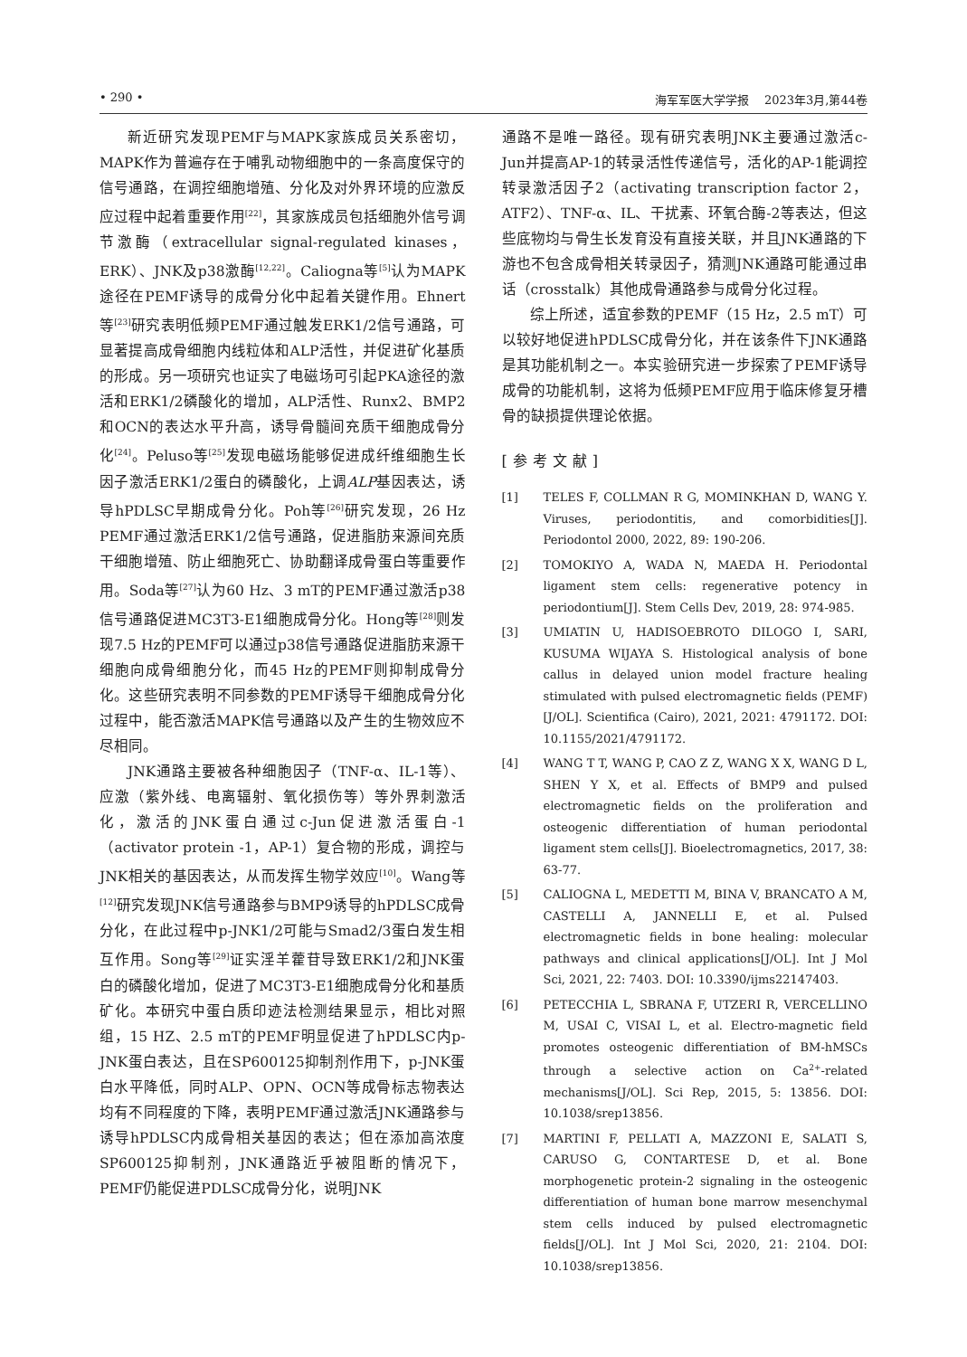• 290 • 海军军医大学学报 2023年3月,第44卷
新近研究发现PEMF与MAPK家族成员关系密切，MAPK作为普遍存在于哺乳动物细胞中的一条高度保守的信号通路，在调控细胞增殖、分化及对外界环境的应激反应过程中起着重要作用<sup>[22]</sup>，其家族成员包括细胞外信号调节激酶（extracellular signal-regulated kinases，ERK）、JNK及p38激酶<sup>[12,22]</sup>。Caliogna等<sup>[5]</sup>认为MAPK途径在PEMF诱导的成骨分化中起着关键作用。Ehnert等<sup>[23]</sup>研究表明低频PEMF通过触发ERK1/2信号通路，可显著提高成骨细胞内线粒体和ALP活性，并促进矿化基质的形成。另一项研究也证实了电磁场可引起PKA途径的激活和ERK1/2磷酸化的增加，ALP活性、Runx2、BMP2和OCN的表达水平升高，诱导骨髓间充质干细胞成骨分化<sup>[24]</sup>。Peluso等<sup>[25]</sup>发现电磁场能够促进成纤维细胞生长因子激活ERK1/2蛋白的磷酸化，上调ALP基因表达，诱导hPDLSC早期成骨分化。Poh等<sup>[26]</sup>研究发现，26 Hz PEMF通过激活ERK1/2信号通路，促进脂肪来源间充质干细胞增殖、防止细胞死亡、协助翻译成骨蛋白等重要作用。Soda等<sup>[27]</sup>认为60 Hz、3 mT的PEMF通过激活p38信号通路促进MC3T3-E1细胞成骨分化。Hong等<sup>[28]</sup>则发现7.5 Hz的PEMF可以通过p38信号通路促进脂肪来源干细胞向成骨细胞分化，而45 Hz的PEMF则抑制成骨分化。这些研究表明不同参数的PEMF诱导干细胞成骨分化过程中，能否激活MAPK信号通路以及产生的生物效应不尽相同。
JNK通路主要被各种细胞因子（TNF-α、IL-1等）、应激（紫外线、电离辐射、氧化损伤等）等外界刺激活化，激活的JNK蛋白通过c-Jun促进激活蛋白-1（activator protein -1，AP-1）复合物的形成，调控与JNK相关的基因表达，从而发挥生物学效应<sup>[10]</sup>。Wang等<sup>[12]</sup>研究发现JNK信号通路参与BMP9诱导的hPDLSC成骨分化，在此过程中p-JNK1/2可能与Smad2/3蛋白发生相互作用。Song等<sup>[29]</sup>证实淫羊藿苷导致ERK1/2和JNK蛋白的磷酸化增加，促进了MC3T3-E1细胞成骨分化和基质矿化。本研究中蛋白质印迹法检测结果显示，相比对照组，15 HZ、2.5 mT的PEMF明显促进了hPDLSC内p-JNK蛋白表达，且在SP600125抑制剂作用下，p-JNK蛋白水平降低，同时ALP、OPN、OCN等成骨标志物表达均有不同程度的下降，表明PEMF通过激活JNK通路参与诱导hPDLSC内成骨相关基因的表达；但在添加高浓度SP600125抑制剂，JNK通路近乎被阻断的情况下，PEMF仍能促进PDLSC成骨分化，说明JNK
通路不是唯一路径。现有研究表明JNK主要通过激活c-Jun并提高AP-1的转录活性传递信号，活化的AP-1能调控转录激活因子2（activating transcription factor 2，ATF2）、TNF-α、IL、干扰素、环氧合酶-2等表达，但这些底物均与骨生长发育没有直接关联，并且JNK通路的下游也不包含成骨相关转录因子，猜测JNK通路可能通过串话（crosstalk）其他成骨通路参与成骨分化过程。
综上所述，适宜参数的PEMF（15 Hz，2.5 mT）可以较好地促进hPDLSC成骨分化，并在该条件下JNK通路是其功能机制之一。本实验研究进一步探索了PEMF诱导成骨的功能机制，这将为低频PEMF应用于临床修复牙槽骨的缺损提供理论依据。
[参考文献]
[1] TELES F, COLLMAN R G, MOMINKHAN D, WANG Y. Viruses, periodontitis, and comorbidities[J]. Periodontol 2000, 2022, 89: 190-206.
[2] TOMOKIYO A, WADA N, MAEDA H. Periodontal ligament stem cells: regenerative potency in periodontium[J]. Stem Cells Dev, 2019, 28: 974-985.
[3] UMIATIN U, HADISOEBROTO DILOGO I, SARI, KUSUMA WIJAYA S. Histological analysis of bone callus in delayed union model fracture healing stimulated with pulsed electromagnetic fields (PEMF)[J/OL]. Scientifica (Cairo), 2021, 2021: 4791172. DOI: 10.1155/2021/4791172.
[4] WANG T T, WANG P, CAO Z Z, WANG X X, WANG D L, SHEN Y X, et al. Effects of BMP9 and pulsed electromagnetic fields on the proliferation and osteogenic differentiation of human periodontal ligament stem cells[J]. Bioelectromagnetics, 2017, 38: 63-77.
[5] CALIOGNA L, MEDETTI M, BINA V, BRANCATO A M, CASTELLI A, JANNELLI E, et al. Pulsed electromagnetic fields in bone healing: molecular pathways and clinical applications[J/OL]. Int J Mol Sci, 2021, 22: 7403. DOI: 10.3390/ijms22147403.
[6] PETECCHIA L, SBRANA F, UTZERI R, VERCELLINO M, USAI C, VISAI L, et al. Electro-magnetic field promotes osteogenic differentiation of BM-hMSCs through a selective action on Ca<sup>2+</sup>-related mechanisms[J/OL]. Sci Rep, 2015, 5: 13856. DOI: 10.1038/srep13856.
[7] MARTINI F, PELLATI A, MAZZONI E, SALATI S, CARUSO G, CONTARTESE D, et al. Bone morphogenetic protein-2 signaling in the osteogenic differentiation of human bone marrow mesenchymal stem cells induced by pulsed electromagnetic fields[J/OL]. Int J Mol Sci, 2020, 21: 2104. DOI: 10.1038/srep13856.